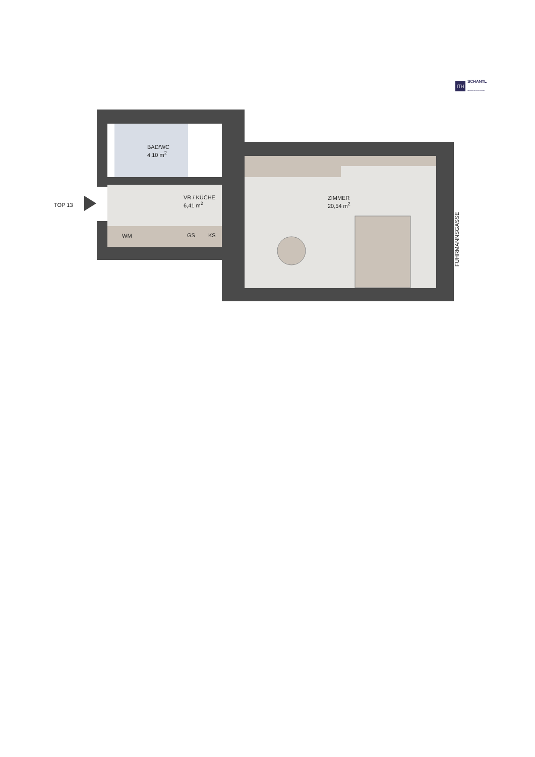ITH
SCHANTL
IMMOBILIENTREUHAND
BAD/WC
4,10 m<sup>2</sup>
VR / KÜCHE
6,41 m<sup>2</sup>
ZIMMER
20,54 m<sup>2</sup>
TOP 13
WM GS KS
FUHRMANNSGASSE